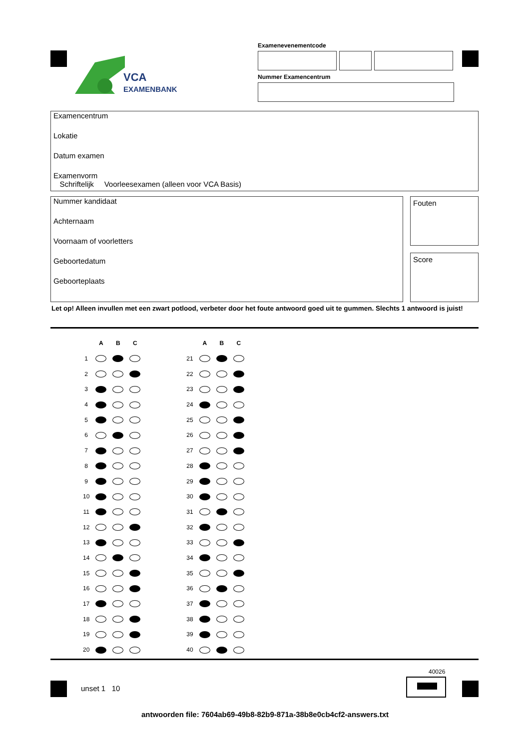VCA
EXAMENBANK
Examenevenementcode
Nummer Examencentrum
Examencentrum
Lokatie
Datum examen
Examenvorm
Schriftelijk Voorleesexamen (alleen voor VCA Basis)
Nummer kandidaat
Achternaam
Voornaam of voorletters
Geboortedatum
Geboorteplaats
Fouten
Score
Let op! Alleen invullen met een zwart potlood, verbeter door het foute antwoord goed uit te gummen. Slechts 1 antwoord is juist!
| | A | B | C |
| --- | --- | --- | --- |
| 1 | | | |
| 2 | | | |
| 3 | | | |
| 4 | | | |
| 5 | | | |
| 6 | | | |
| 7 | | | |
| 8 | | | |
| 9 | | | |
| 10 | | | |
| 11 | | | |
| 12 | | | |
| 13 | | | |
| 14 | | | |
| 15 | | | |
| 16 | | | |
| 17 | | | |
| 18 | | | |
| 19 | | | |
| 20 | | | |
| | A | B | C |
| --- | --- | --- | --- |
| 21 | | | |
| 22 | | | |
| 23 | | | |
| 24 | | | |
| 25 | | | |
| 26 | | | |
| 27 | | | |
| 28 | | | |
| 29 | | | |
| 30 | | | |
| 31 | | | |
| 32 | | | |
| 33 | | | |
| 34 | | | |
| 35 | | | |
| 36 | | | |
| 37 | | | |
| 38 | | | |
| 39 | | | |
| 40 | | | |
40026
unset 1 10
antwoorden file: 7604ab69-49b8-82b9-871a-38b8e0cb4cf2-answers.txt